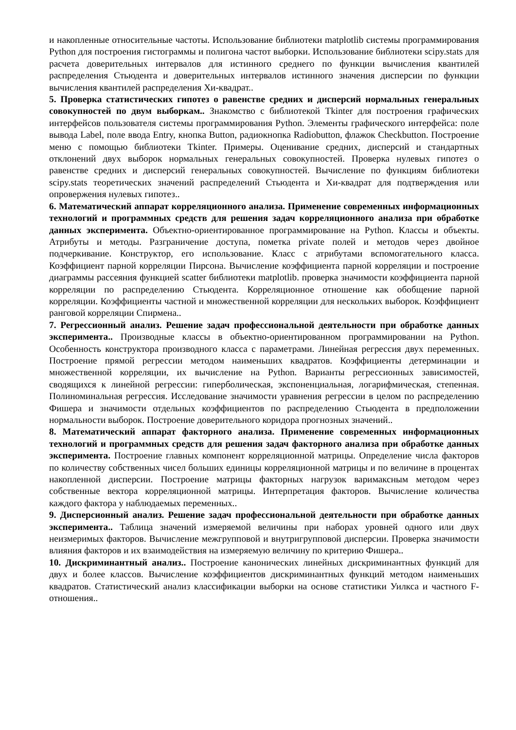и накопленные относительные частоты. Использование библиотеки matplotlib системы программирования Python для построения гистограммы и полигона частот выборки. Использование библиотеки scipy.stats для расчета доверительных интервалов для истинного среднего по функции вычисления квантилей распределения Стьюдента и доверительных интервалов истинного значения дисперсии по функции вычисления квантилей распределения Хи-квадрат..
5. Проверка статистических гипотез о равенстве средних и дисперсий нормальных генеральных совокупностей по двум выборкам.. Знакомство с библиотекой Tkinter для построения графических интерфейсов пользователя системы программирования Python. Элементы графического интерфейса: поле вывода Label, поле ввода Entry, кнопка Button, радиокнопка Radiobutton, флажок Checkbutton. Построение меню с помощью библиотеки Tkinter. Примеры. Оценивание средних, дисперсий и стандартных отклонений двух выборок нормальных генеральных совокупностей. Проверка нулевых гипотез о равенстве средних и дисперсий генеральных совокупностей. Вычисление по функциям библиотеки scipy.stats теоретических значений распределений Стьюдента и Хи-квадрат для подтверждения или опровержения нулевых гипотез..
6. Математический аппарат корреляционного анализа. Применение современных информационных технологий и программных средств для решения задач корреляционного анализа при обработке данных эксперимента. Объектно-ориентированное программирование на Python. Классы и объекты. Атрибуты и методы. Разграничение доступа, пометка private полей и методов через двойное подчеркивание. Конструктор, его использование. Класс с атрибутами вспомогательного класса. Коэффициент парной корреляции Пирсона. Вычисление коэффициента парной корреляции и построение диаграммы рассеяния функцией scatter библиотеки matplotlib. проверка значимости коэффициента парной корреляции по распределению Стьюдента. Корреляционное отношение как обобщение парной корреляции. Коэффициенты частной и множественной корреляции для нескольких выборок. Коэффициент ранговой корреляции Спирмена..
7. Регрессионный анализ. Решение задач профессиональной деятельности при обработке данных эксперимента.. Производные классы в объектно-ориентированном программировании на Python. Особенность конструктора производного класса с параметрами. Линейная регрессия двух переменных. Построение прямой регрессии методом наименьших квадратов. Коэффициенты детерминации и множественной корреляции, их вычисление на Python. Варианты регрессионных зависимостей, сводящихся к линейной регрессии: гиперболическая, экспоненциальная, логарифмическая, степенная. Полиноминальная регрессия. Исследование значимости уравнения регрессии в целом по распределению Фишера и значимости отдельных коэффициентов по распределению Стьюдента в предположении нормальности выборок. Построение доверительного коридора прогнозных значений..
8. Математический аппарат факторного анализа. Применение современных информационных технологий и программных средств для решения задач факторного анализа при обработке данных эксперимента. Построение главных компонент корреляционной матрицы. Определение числа факторов по количеству собственных чисел больших единицы корреляционной матрицы и по величине в процентах накопленной дисперсии. Построение матрицы факторных нагрузок варимаксным методом через собственные вектора корреляционной матрицы. Интерпретация факторов. Вычисление количества каждого фактора у наблюдаемых переменных..
9. Дисперсионный анализ. Решение задач профессиональной деятельности при обработке данных эксперимента.. Таблица значений измеряемой величины при наборах уровней одного или двух неизмеримых факторов. Вычисление межгрупповой и внутригрупповой дисперсии. Проверка значимости влияния факторов и их взаимодействия на измеряемую величину по критерию Фишера..
10. Дискриминантный анализ.. Построение канонических линейных дискриминантных функций для двух и более классов. Вычисление коэффициентов дискриминантных функций методом наименьших квадратов. Статистический анализ классификации выборки на основе статистики Уилкса и частного F-отношения..